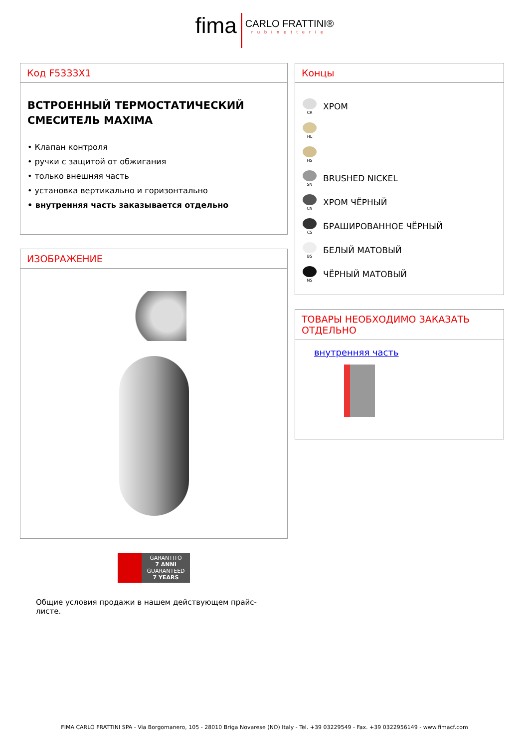fima CARLO FRATTINI® rubinetterie
Код F5333X1
ВСТРОЕННЫЙ ТЕРМОСТАТИЧЕСКИЙ СМЕСИТЕЛЬ MAXIMA
• Клапан контроля
• ручки с защитой от обжигания
• только внешняя часть
• установка вертикально и горизонтально
• внутренняя часть заказывается отдельно
ИЗОБРАЖЕНИЕ
GARANTITO
7 ANNI
GUARANTEED
7 YEARS
Общие условия продажи в нашем действующем прайс-листе.
Концы
CR
ХРОМ
HL
HS
SN
BRUSHED NICKEL
CN
ХРОМ ЧЁРНЫЙ
CS
БРАШИРОВАННОЕ ЧЁРНЫЙ
BS
БЕЛЫЙ МАТОВЫЙ
NS
ЧЁРНЫЙ МАТОВЫЙ
ТОВАРЫ НЕОБХОДИМО ЗАКАЗАТЬ ОТДЕЛЬНО
внутренняя часть
FIMA CARLO FRATTINI SPA - Via Borgomanero, 105 - 28010 Briga Novarese (NO) Italy - Tel. +39 03229549 - Fax. +39 0322956149 - www.fimacf.com